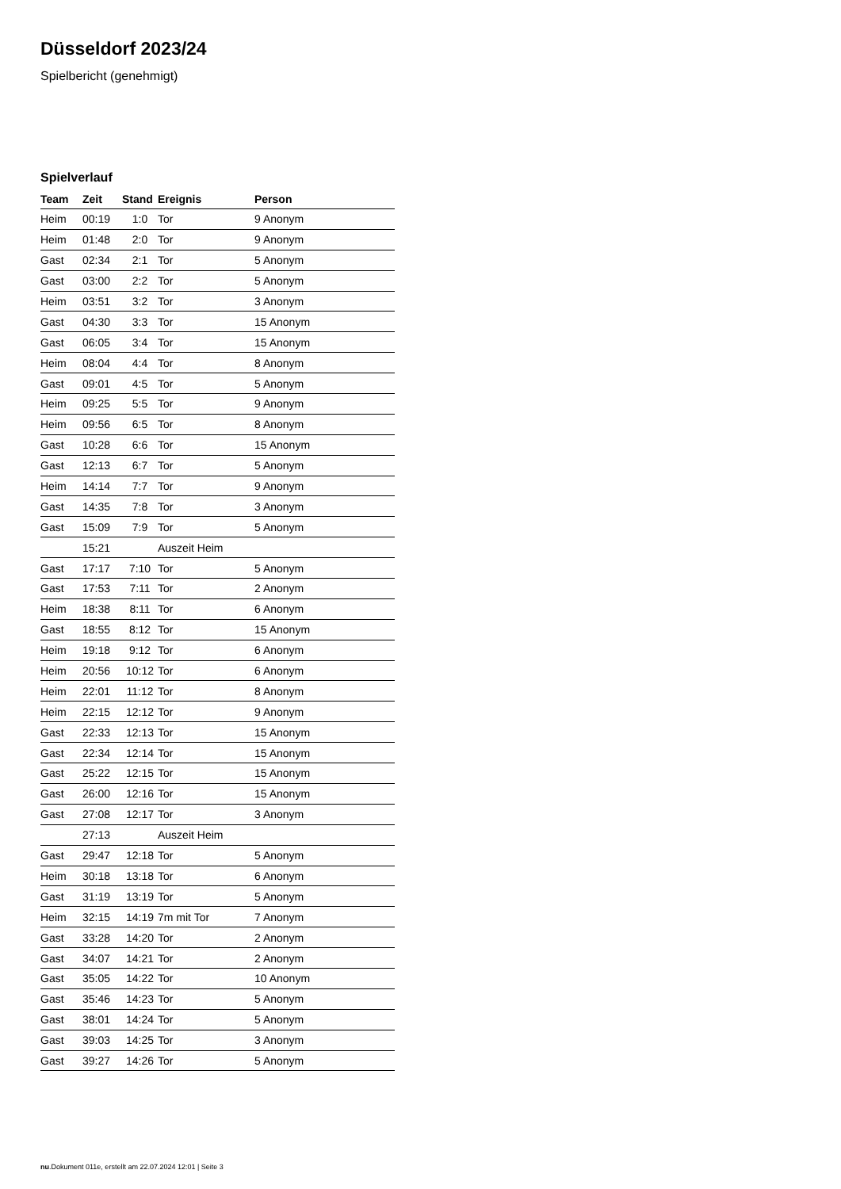Düsseldorf 2023/24
Spielbericht (genehmigt)
Spielverlauf
| Team | Zeit | Stand | Ereignis | Person |
| --- | --- | --- | --- | --- |
| Heim | 00:19 | 1:0 | Tor | 9 Anonym |
| Heim | 01:48 | 2:0 | Tor | 9 Anonym |
| Gast | 02:34 | 2:1 | Tor | 5 Anonym |
| Gast | 03:00 | 2:2 | Tor | 5 Anonym |
| Heim | 03:51 | 3:2 | Tor | 3 Anonym |
| Gast | 04:30 | 3:3 | Tor | 15 Anonym |
| Gast | 06:05 | 3:4 | Tor | 15 Anonym |
| Heim | 08:04 | 4:4 | Tor | 8 Anonym |
| Gast | 09:01 | 4:5 | Tor | 5 Anonym |
| Heim | 09:25 | 5:5 | Tor | 9 Anonym |
| Heim | 09:56 | 6:5 | Tor | 8 Anonym |
| Gast | 10:28 | 6:6 | Tor | 15 Anonym |
| Gast | 12:13 | 6:7 | Tor | 5 Anonym |
| Heim | 14:14 | 7:7 | Tor | 9 Anonym |
| Gast | 14:35 | 7:8 | Tor | 3 Anonym |
| Gast | 15:09 | 7:9 | Tor | 5 Anonym |
| | 15:21 | | Auszeit Heim | |
| Gast | 17:17 | 7:10 | Tor | 5 Anonym |
| Gast | 17:53 | 7:11 | Tor | 2 Anonym |
| Heim | 18:38 | 8:11 | Tor | 6 Anonym |
| Gast | 18:55 | 8:12 | Tor | 15 Anonym |
| Heim | 19:18 | 9:12 | Tor | 6 Anonym |
| Heim | 20:56 | 10:12 | Tor | 6 Anonym |
| Heim | 22:01 | 11:12 | Tor | 8 Anonym |
| Heim | 22:15 | 12:12 | Tor | 9 Anonym |
| Gast | 22:33 | 12:13 | Tor | 15 Anonym |
| Gast | 22:34 | 12:14 | Tor | 15 Anonym |
| Gast | 25:22 | 12:15 | Tor | 15 Anonym |
| Gast | 26:00 | 12:16 | Tor | 15 Anonym |
| Gast | 27:08 | 12:17 | Tor | 3 Anonym |
| | 27:13 | | Auszeit Heim | |
| Gast | 29:47 | 12:18 | Tor | 5 Anonym |
| Heim | 30:18 | 13:18 | Tor | 6 Anonym |
| Gast | 31:19 | 13:19 | Tor | 5 Anonym |
| Heim | 32:15 | 14:19 | 7m mit Tor | 7 Anonym |
| Gast | 33:28 | 14:20 | Tor | 2 Anonym |
| Gast | 34:07 | 14:21 | Tor | 2 Anonym |
| Gast | 35:05 | 14:22 | Tor | 10 Anonym |
| Gast | 35:46 | 14:23 | Tor | 5 Anonym |
| Gast | 38:01 | 14:24 | Tor | 5 Anonym |
| Gast | 39:03 | 14:25 | Tor | 3 Anonym |
| Gast | 39:27 | 14:26 | Tor | 5 Anonym |
nu.Dokument 011e, erstellt am 22.07.2024 12:01 | Seite 3